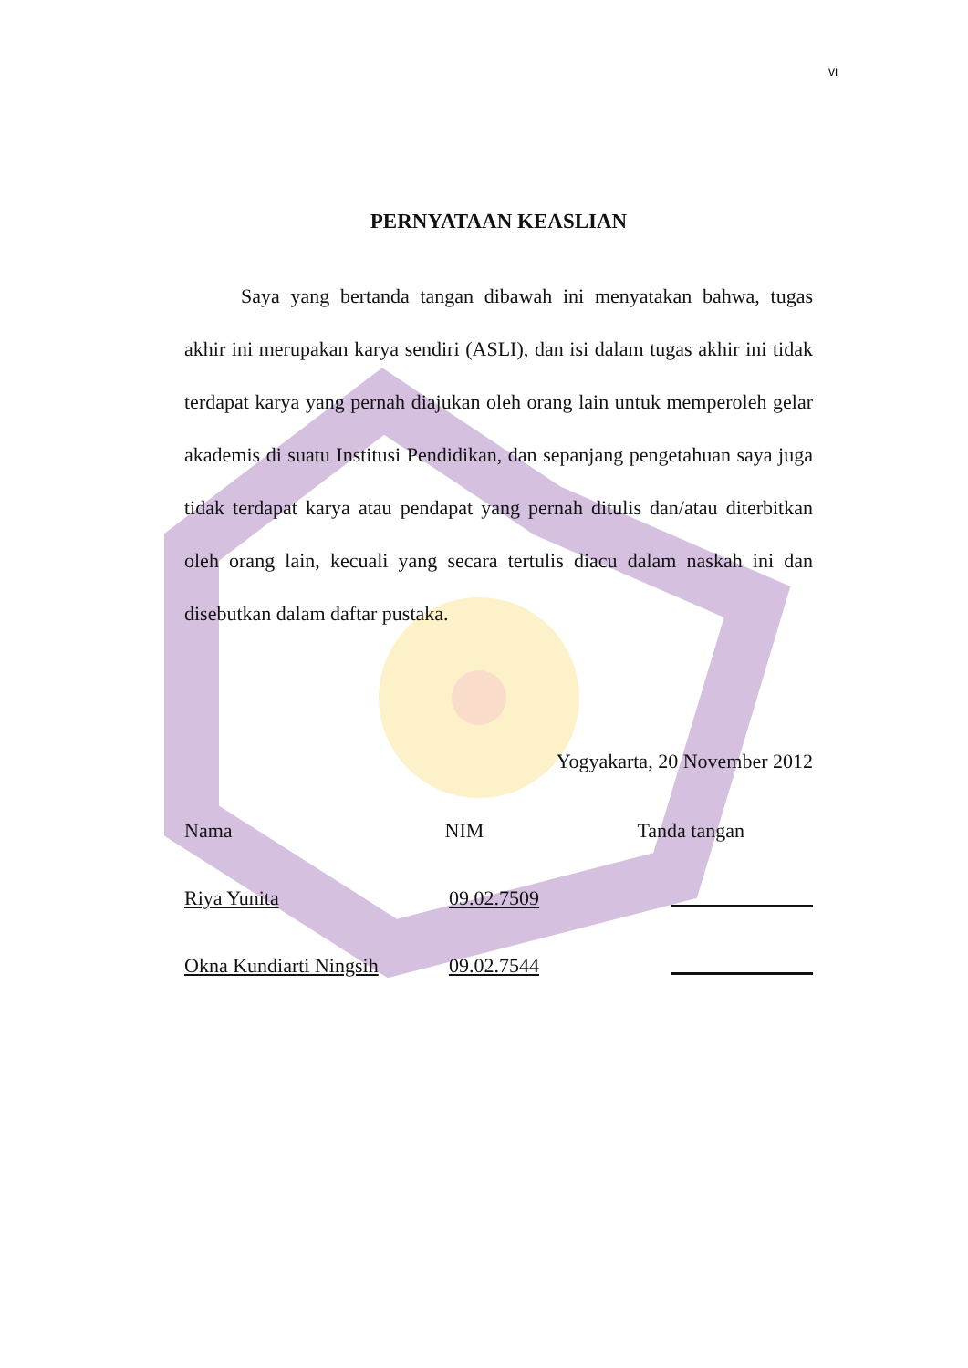vi
PERNYATAAN KEASLIAN
Saya yang bertanda tangan dibawah ini menyatakan bahwa, tugas akhir ini merupakan karya sendiri (ASLI), dan isi dalam tugas akhir ini tidak terdapat karya yang pernah diajukan oleh orang lain untuk memperoleh gelar akademis di suatu Institusi Pendidikan, dan sepanjang pengetahuan saya juga tidak terdapat karya atau pendapat yang pernah ditulis dan/atau diterbitkan oleh orang lain, kecuali yang secara tertulis diacu dalam naskah ini dan disebutkan dalam daftar pustaka.
Yogyakarta, 20 November 2012
Nama NIM Tanda tangan
Riya Yunita 09.02.7509
Okna Kundiarti Ningsih
09.02.7544